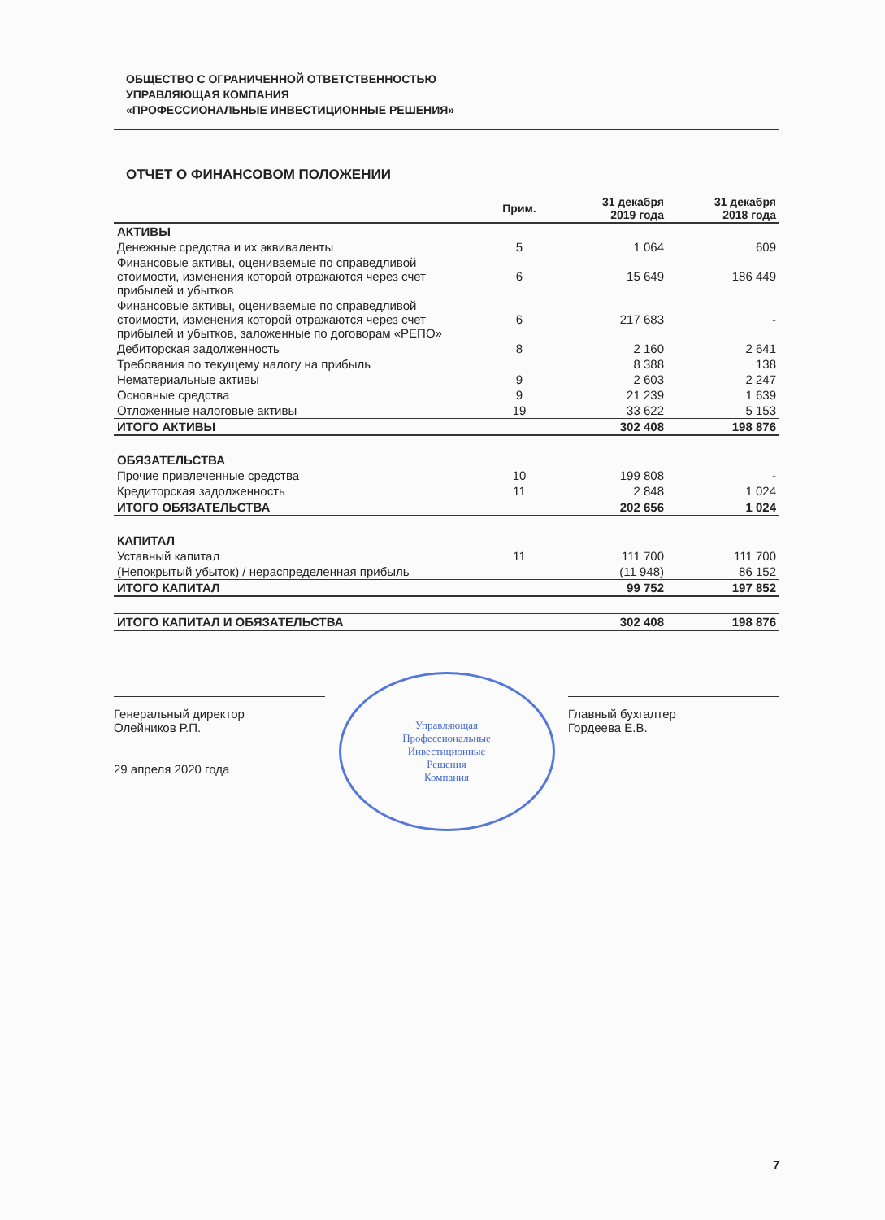ОБЩЕСТВО С ОГРАНИЧЕННОЙ ОТВЕТСТВЕННОСТЬЮ
УПРАВЛЯЮЩАЯ КОМПАНИЯ
«ПРОФЕССИОНАЛЬНЫЕ ИНВЕСТИЦИОННЫЕ РЕШЕНИЯ»
ОТЧЕТ О ФИНАНСОВОМ ПОЛОЖЕНИИ
| | Прим. | 31 декабря 2019 года | 31 декабря 2018 года |
| --- | --- | --- | --- |
| АКТИВЫ | | | |
| Денежные средства и их эквиваленты | 5 | 1 064 | 609 |
| Финансовые активы, оцениваемые по справедливой стоимости, изменения которой отражаются через счет прибылей и убытков | 6 | 15 649 | 186 449 |
| Финансовые активы, оцениваемые по справедливой стоимости, изменения которой отражаются через счет прибылей и убытков, заложенные по договорам «РЕПО» | 6 | 217 683 | - |
| Дебиторская задолженность | 8 | 2 160 | 2 641 |
| Требования по текущему налогу на прибыль | | 8 388 | 138 |
| Нематериальные активы | 9 | 2 603 | 2 247 |
| Основные средства | 9 | 21 239 | 1 639 |
| Отложенные налоговые активы | 19 | 33 622 | 5 153 |
| ИТОГО АКТИВЫ | | 302 408 | 198 876 |
| ОБЯЗАТЕЛЬСТВА | | | |
| Прочие привлеченные средства | 10 | 199 808 | - |
| Кредиторская задолженность | 11 | 2 848 | 1 024 |
| ИТОГО ОБЯЗАТЕЛЬСТВА | | 202 656 | 1 024 |
| КАПИТАЛ | | | |
| Уставный капитал | 11 | 111 700 | 111 700 |
| (Непокрытый убыток) / нераспределенная прибыль | | (11 948) | 86 152 |
| ИТОГО КАПИТАЛ | | 99 752 | 197 852 |
| ИТОГО КАПИТАЛ И ОБЯЗАТЕЛЬСТВА | | 302 408 | 198 876 |
Генеральный директор
Олейников Р.П.
29 апреля 2020 года
Управляющая
Профессиональные
Инвестиционные
Решения
Компания
Главный бухгалтер
Гордеева Е.В.
7